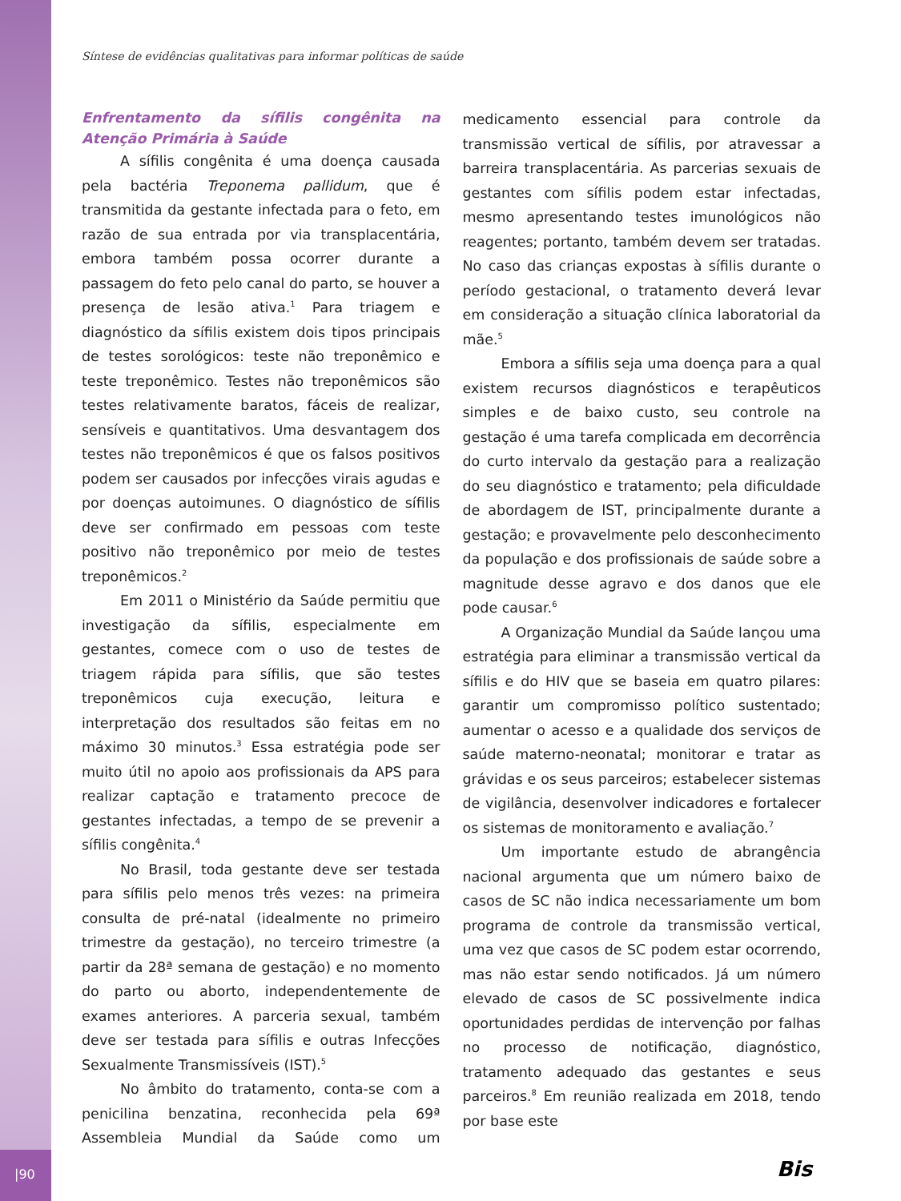Síntese de evidências qualitativas para informar políticas de saúde
Enfrentamento da sífilis congênita na Atenção Primária à Saúde
A sífilis congênita é uma doença causada pela bactéria Treponema pallidum, que é transmitida da gestante infectada para o feto, em razão de sua entrada por via transplacentária, embora também possa ocorrer durante a passagem do feto pelo canal do parto, se houver a presença de lesão ativa.<sup>1</sup> Para triagem e diagnóstico da sífilis existem dois tipos principais de testes sorológicos: teste não treponêmico e teste treponêmico. Testes não treponêmicos são testes relativamente baratos, fáceis de realizar, sensíveis e quantitativos. Uma desvantagem dos testes não treponêmicos é que os falsos positivos podem ser causados por infecções virais agudas e por doenças autoimunes. O diagnóstico de sífilis deve ser confirmado em pessoas com teste positivo não treponêmico por meio de testes treponêmicos.<sup>2</sup>
Em 2011 o Ministério da Saúde permitiu que investigação da sífilis, especialmente em gestantes, comece com o uso de testes de triagem rápida para sífilis, que são testes treponêmicos cuja execução, leitura e interpretação dos resultados são feitas em no máximo 30 minutos.<sup>3</sup> Essa estratégia pode ser muito útil no apoio aos profissionais da APS para realizar captação e tratamento precoce de gestantes infectadas, a tempo de se prevenir a sífilis congênita.<sup>4</sup>
No Brasil, toda gestante deve ser testada para sífilis pelo menos três vezes: na primeira consulta de pré-natal (idealmente no primeiro trimestre da gestação), no terceiro trimestre (a partir da 28ª semana de gestação) e no momento do parto ou aborto, independentemente de exames anteriores. A parceria sexual, também deve ser testada para sífilis e outras Infecções Sexualmente Transmissíveis (IST).<sup>5</sup>
No âmbito do tratamento, conta-se com a penicilina benzatina, reconhecida pela 69ª Assembleia Mundial da Saúde como um medicamento essencial para controle da transmissão vertical de sífilis, por atravessar a barreira transplacentária. As parcerias sexuais de gestantes com sífilis podem estar infectadas, mesmo apresentando testes imunológicos não reagentes; portanto, também devem ser tratadas. No caso das crianças expostas à sífilis durante o período gestacional, o tratamento deverá levar em consideração a situação clínica laboratorial da mãe.<sup>5</sup>
Embora a sífilis seja uma doença para a qual existem recursos diagnósticos e terapêuticos simples e de baixo custo, seu controle na gestação é uma tarefa complicada em decorrência do curto intervalo da gestação para a realização do seu diagnóstico e tratamento; pela dificuldade de abordagem de IST, principalmente durante a gestação; e provavelmente pelo desconhecimento da população e dos profissionais de saúde sobre a magnitude desse agravo e dos danos que ele pode causar.<sup>6</sup>
A Organização Mundial da Saúde lançou uma estratégia para eliminar a transmissão vertical da sífilis e do HIV que se baseia em quatro pilares: garantir um compromisso político sustentado; aumentar o acesso e a qualidade dos serviços de saúde materno-neonatal; monitorar e tratar as grávidas e os seus parceiros; estabelecer sistemas de vigilância, desenvolver indicadores e fortalecer os sistemas de monitoramento e avaliação.<sup>7</sup>
Um importante estudo de abrangência nacional argumenta que um número baixo de casos de SC não indica necessariamente um bom programa de controle da transmissão vertical, uma vez que casos de SC podem estar ocorrendo, mas não estar sendo notificados. Já um número elevado de casos de SC possivelmente indica oportunidades perdidas de intervenção por falhas no processo de notificação, diagnóstico, tratamento adequado das gestantes e seus parceiros.<sup>8</sup> Em reunião realizada em 2018, tendo por base este
|90 Bis